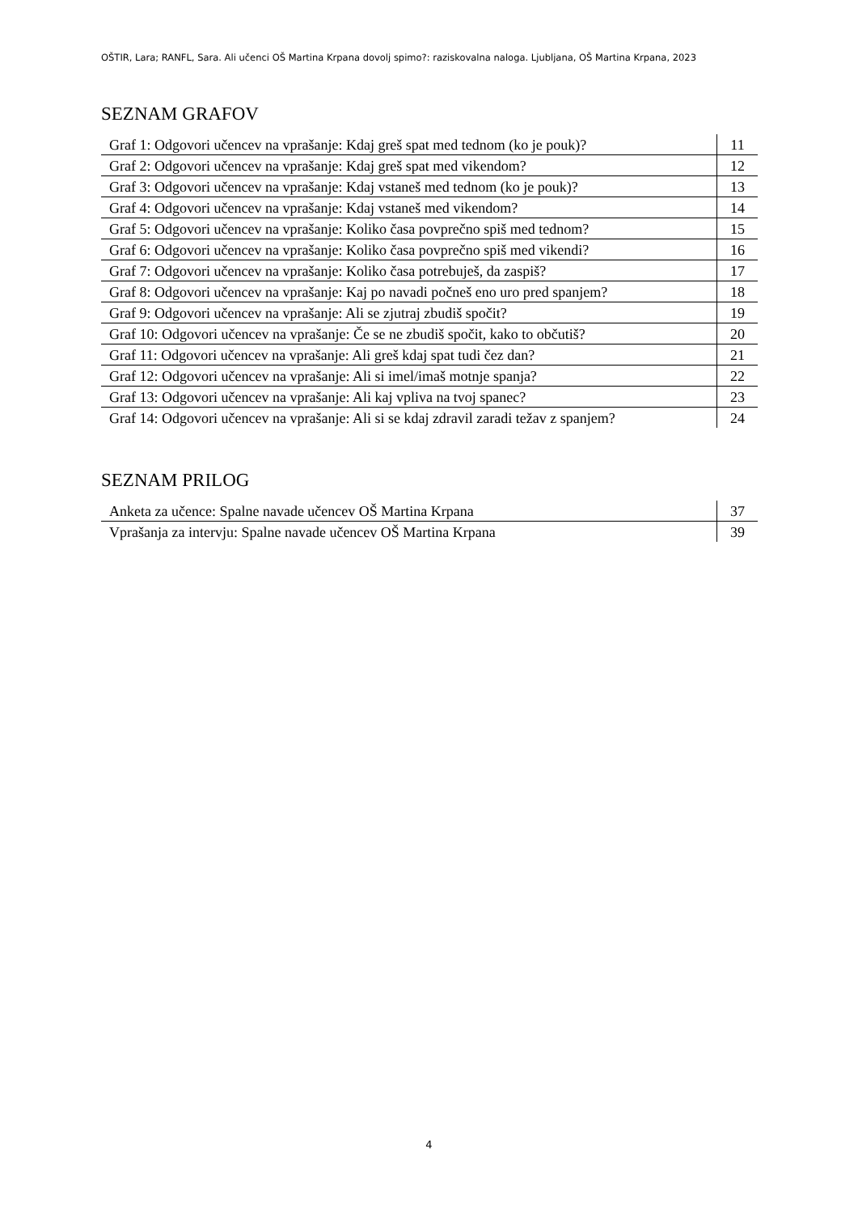OŠTIR, Lara; RANFL, Sara. Ali učenci OŠ Martina Krpana dovolj spimo?: raziskovalna naloga. Ljubljana, OŠ Martina Krpana, 2023
SEZNAM GRAFOV
| Graf 1: Odgovori učencev na vprašanje: Kdaj greš spat med tednom (ko je pouk)? | 11 |
| Graf 2: Odgovori učencev na vprašanje: Kdaj greš spat med vikendom? | 12 |
| Graf 3: Odgovori učencev na vprašanje: Kdaj vstaneš med tednom (ko je pouk)? | 13 |
| Graf 4: Odgovori učencev na vprašanje: Kdaj vstaneš med vikendom? | 14 |
| Graf 5: Odgovori učencev na vprašanje: Koliko časa povprečno spiš med tednom? | 15 |
| Graf 6: Odgovori učencev na vprašanje: Koliko časa povprečno spiš med vikendi? | 16 |
| Graf 7: Odgovori učencev na vprašanje: Koliko časa potrebuješ, da zaspiš? | 17 |
| Graf 8: Odgovori učencev na vprašanje: Kaj po navadi počneš eno uro pred spanjem? | 18 |
| Graf 9: Odgovori učencev na vprašanje: Ali se zjutraj zbudiš spočit? | 19 |
| Graf 10: Odgovori učencev na vprašanje: Če se ne zbudiš spočit, kako to občutiš? | 20 |
| Graf 11: Odgovori učencev na vprašanje: Ali greš kdaj spat tudi čez dan? | 21 |
| Graf 12: Odgovori učencev na vprašanje: Ali si imel/imaš motnje spanja? | 22 |
| Graf 13: Odgovori učencev na vprašanje: Ali kaj vpliva na tvoj spanec? | 23 |
| Graf 14: Odgovori učencev na vprašanje: Ali si se kdaj zdravil zaradi težav z spanjem? | 24 |
SEZNAM PRILOG
| Anketa za učence: Spalne navade učencev OŠ Martina Krpana | 37 |
| Vprašanja za intervju: Spalne navade učencev OŠ Martina Krpana | 39 |
4